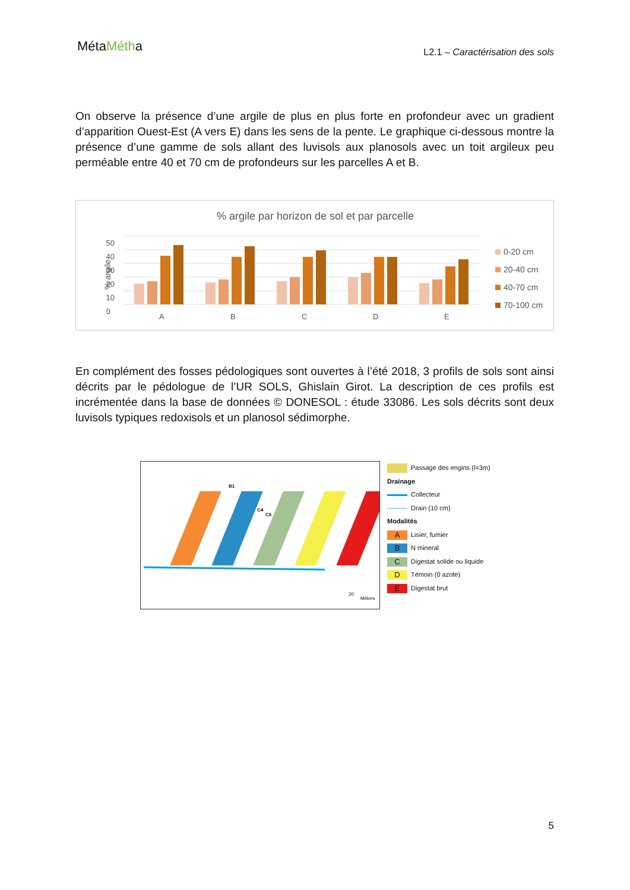MétaMétha
L2.1 – Caractérisation des sols
On observe la présence d’une argile de plus en plus forte en profondeur avec un gradient d’apparition Ouest-Est (A vers E) dans les sens de la pente. Le graphique ci-dessous montre la présence d’une gamme de sols allant des luvisols aux planosols avec un toit argileux peu perméable entre 40 et 70 cm de profondeurs sur les parcelles A et B.
% argile par horizon de sol et par parcelle
0
10
20
30
40
50
% argile
A
B
C
D
E
0-20 cm
20-40 cm
40-70 cm
70-100 cm
En complément des fosses pédologiques sont ouvertes à l’été 2018, 3 profils de sols sont ainsi décrits par le pédologue de l’UR SOLS, Ghislain Girot. La description de ces profils est incrémentée dans la base de données © DONESOL : étude 33086. Les sols décrits sont deux luvisols typiques redoxisols et un planosol sédimorphe.
B1
C4
C5
20
Mètres
Passage des engins (l=3m)
Drainage
Collecteur
Drain (10 cm)
Modalités
A Lisier, fumier
B N mineral
C Digestat solide ou liquide
D Témoin (0 azote)
E Digestat brut
5